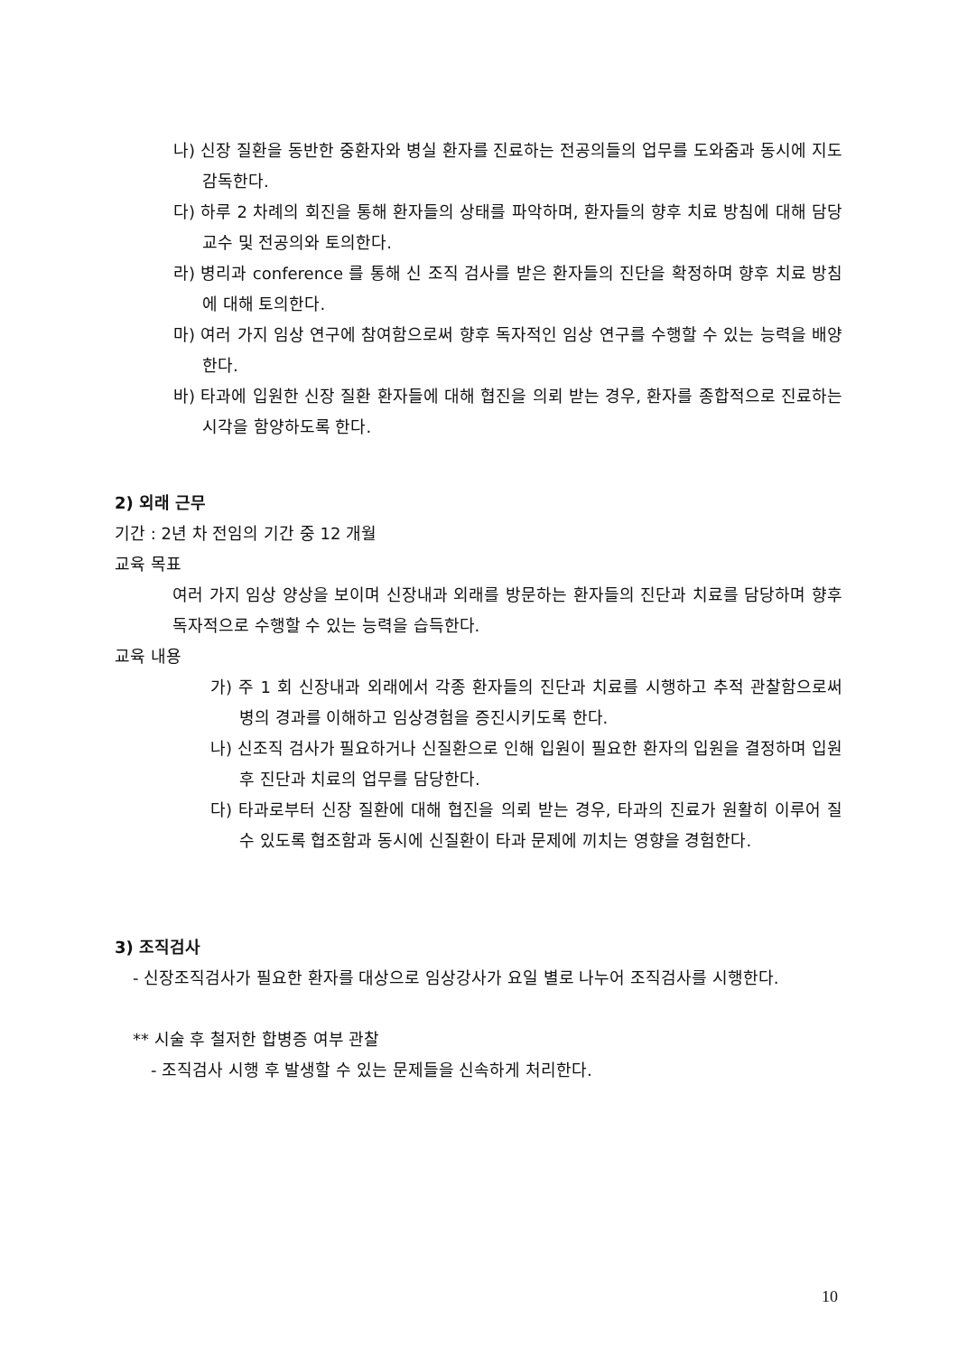나) 신장 질환을 동반한 중환자와 병실 환자를 진료하는 전공의들의 업무를 도와줌과 동시에 지도 감독한다.
다) 하루 2 차례의 회진을 통해 환자들의 상태를 파악하며, 환자들의 향후 치료 방침에 대해 담당 교수 및 전공의와 토의한다.
라) 병리과 conference 를 통해 신 조직 검사를 받은 환자들의 진단을 확정하며 향후 치료 방침에 대해 토의한다.
마) 여러 가지 임상 연구에 참여함으로써 향후 독자적인 임상 연구를 수행할 수 있는 능력을 배양한다.
바) 타과에 입원한 신장 질환 환자들에 대해 협진을 의뢰 받는 경우, 환자를 종합적으로 진료하는 시각을 함양하도록 한다.
2) 외래 근무
기간 : 2년 차 전임의 기간 중 12 개월
교육 목표
여러 가지 임상 양상을 보이며 신장내과 외래를 방문하는 환자들의 진단과 치료를 담당하며 향후 독자적으로 수행할 수 있는 능력을 습득한다.
교육 내용
가) 주 1 회 신장내과 외래에서 각종 환자들의 진단과 치료를 시행하고 추적 관찰함으로써 병의 경과를 이해하고 임상경험을 증진시키도록 한다.
나) 신조직 검사가 필요하거나 신질환으로 인해 입원이 필요한 환자의 입원을 결정하며 입원 후 진단과 치료의 업무를 담당한다.
다) 타과로부터 신장 질환에 대해 협진을 의뢰 받는 경우, 타과의 진료가 원활히 이루어 질 수 있도록 협조함과 동시에 신질환이 타과 문제에 끼치는 영향을 경험한다.
3) 조직검사
- 신장조직검사가 필요한 환자를 대상으로 임상강사가 요일 별로 나누어 조직검사를 시행한다.
** 시술 후 철저한 합병증 여부 관찰
- 조직검사 시행 후 발생할 수 있는 문제들을 신속하게 처리한다.
10